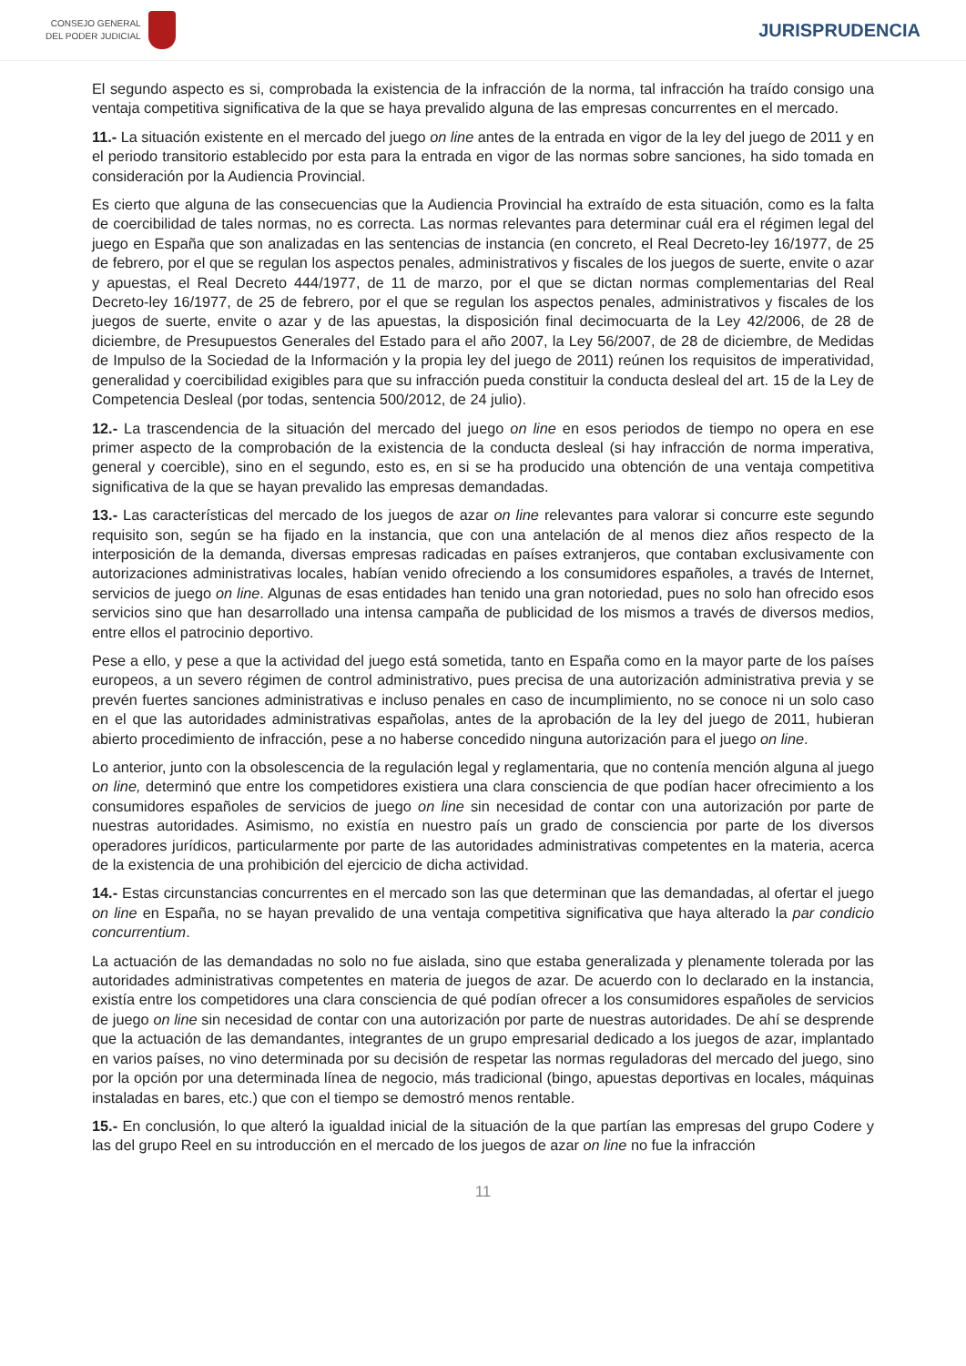CONSEJO GENERAL
DEL PODER JUDICIAL
JURISPRUDENCIA
El segundo aspecto es si, comprobada la existencia de la infracción de la norma, tal infracción ha traído consigo una ventaja competitiva significativa de la que se haya prevalido alguna de las empresas concurrentes en el mercado.
11.- La situación existente en el mercado del juego on line antes de la entrada en vigor de la ley del juego de 2011 y en el periodo transitorio establecido por esta para la entrada en vigor de las normas sobre sanciones, ha sido tomada en consideración por la Audiencia Provincial.
Es cierto que alguna de las consecuencias que la Audiencia Provincial ha extraído de esta situación, como es la falta de coercibilidad de tales normas, no es correcta. Las normas relevantes para determinar cuál era el régimen legal del juego en España que son analizadas en las sentencias de instancia (en concreto, el Real Decreto-ley 16/1977, de 25 de febrero, por el que se regulan los aspectos penales, administrativos y fiscales de los juegos de suerte, envite o azar y apuestas, el Real Decreto 444/1977, de 11 de marzo, por el que se dictan normas complementarias del Real Decreto-ley 16/1977, de 25 de febrero, por el que se regulan los aspectos penales, administrativos y fiscales de los juegos de suerte, envite o azar y de las apuestas, la disposición final decimocuarta de la Ley 42/2006, de 28 de diciembre, de Presupuestos Generales del Estado para el año 2007, la Ley 56/2007, de 28 de diciembre, de Medidas de Impulso de la Sociedad de la Información y la propia ley del juego de 2011) reúnen los requisitos de imperatividad, generalidad y coercibilidad exigibles para que su infracción pueda constituir la conducta desleal del art. 15 de la Ley de Competencia Desleal (por todas, sentencia 500/2012, de 24 julio).
12.- La trascendencia de la situación del mercado del juego on line en esos periodos de tiempo no opera en ese primer aspecto de la comprobación de la existencia de la conducta desleal (si hay infracción de norma imperativa, general y coercible), sino en el segundo, esto es, en si se ha producido una obtención de una ventaja competitiva significativa de la que se hayan prevalido las empresas demandadas.
13.- Las características del mercado de los juegos de azar on line relevantes para valorar si concurre este segundo requisito son, según se ha fijado en la instancia, que con una antelación de al menos diez años respecto de la interposición de la demanda, diversas empresas radicadas en países extranjeros, que contaban exclusivamente con autorizaciones administrativas locales, habían venido ofreciendo a los consumidores españoles, a través de Internet, servicios de juego on line. Algunas de esas entidades han tenido una gran notoriedad, pues no solo han ofrecido esos servicios sino que han desarrollado una intensa campaña de publicidad de los mismos a través de diversos medios, entre ellos el patrocinio deportivo.
Pese a ello, y pese a que la actividad del juego está sometida, tanto en España como en la mayor parte de los países europeos, a un severo régimen de control administrativo, pues precisa de una autorización administrativa previa y se prevén fuertes sanciones administrativas e incluso penales en caso de incumplimiento, no se conoce ni un solo caso en el que las autoridades administrativas españolas, antes de la aprobación de la ley del juego de 2011, hubieran abierto procedimiento de infracción, pese a no haberse concedido ninguna autorización para el juego on line.
Lo anterior, junto con la obsolescencia de la regulación legal y reglamentaria, que no contenía mención alguna al juego on line, determinó que entre los competidores existiera una clara consciencia de que podían hacer ofrecimiento a los consumidores españoles de servicios de juego on line sin necesidad de contar con una autorización por parte de nuestras autoridades. Asimismo, no existía en nuestro país un grado de consciencia por parte de los diversos operadores jurídicos, particularmente por parte de las autoridades administrativas competentes en la materia, acerca de la existencia de una prohibición del ejercicio de dicha actividad.
14.- Estas circunstancias concurrentes en el mercado son las que determinan que las demandadas, al ofertar el juego on line en España, no se hayan prevalido de una ventaja competitiva significativa que haya alterado la par condicio concurrentium.
La actuación de las demandadas no solo no fue aislada, sino que estaba generalizada y plenamente tolerada por las autoridades administrativas competentes en materia de juegos de azar. De acuerdo con lo declarado en la instancia, existía entre los competidores una clara consciencia de qué podían ofrecer a los consumidores españoles de servicios de juego on line sin necesidad de contar con una autorización por parte de nuestras autoridades. De ahí se desprende que la actuación de las demandantes, integrantes de un grupo empresarial dedicado a los juegos de azar, implantado en varios países, no vino determinada por su decisión de respetar las normas reguladoras del mercado del juego, sino por la opción por una determinada línea de negocio, más tradicional (bingo, apuestas deportivas en locales, máquinas instaladas en bares, etc.) que con el tiempo se demostró menos rentable.
15.- En conclusión, lo que alteró la igualdad inicial de la situación de la que partían las empresas del grupo Codere y las del grupo Reel en su introducción en el mercado de los juegos de azar on line no fue la infracción
11